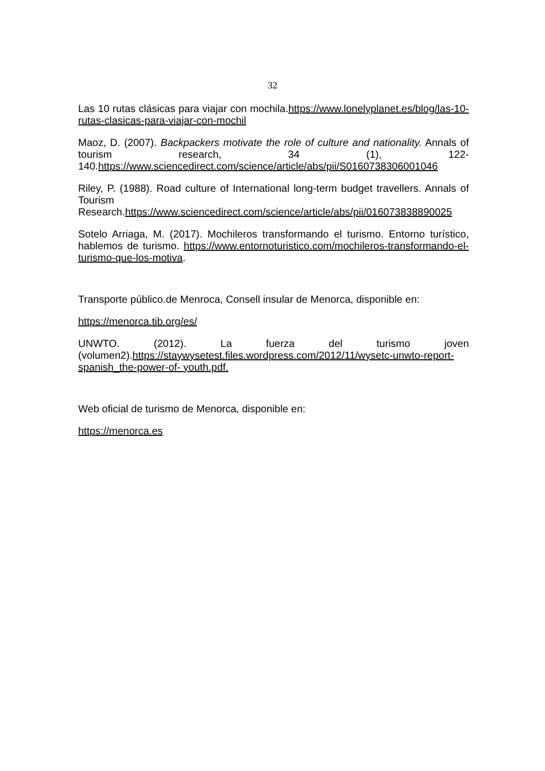32
Las 10 rutas clásicas para viajar con mochila.https://www.lonelyplanet.es/blog/las-10-rutas-clasicas-para-viajar-con-mochil
Maoz, D. (2007). Backpackers motivate the role of culture and nationality. Annals of tourism research, 34 (1), 122-140.https://www.sciencedirect.com/science/article/abs/pii/S0160738306001046
Riley, P. (1988). Road culture of International long-term budget travellers. Annals of Tourism Research.https://www.sciencedirect.com/science/article/abs/pii/016073838890025
Sotelo Arriaga, M. (2017). Mochileros transformando el turismo. Entorno turístico, hablemos de turismo. https://www.entornoturistico.com/mochileros-transformando-el-turismo-que-los-motiva.
Transporte público.de Menroca, Consell insular de Menorca, disponible en:
https://menorca.tib.org/es/
UNWTO. (2012). La fuerza del turismo joven (volumen2).https://staywysetest.files.wordpress.com/2012/11/wysetc-unwto-report-spanish_the-power-of- youth.pdf.
Web oficial de turismo de Menorca, disponible en:
https://menorca.es